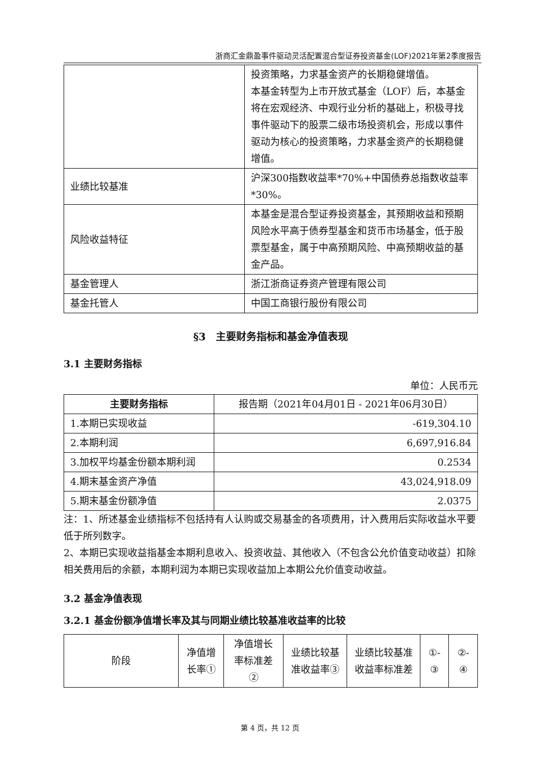浙商汇金鼎盈事件驱动灵活配置混合型证券投资基金(LOF)2021年第2季度报告
| | 投资策略，力求基金资产的长期稳健增值。 本基金转型为上市开放式基金（LOF）后，本基金将在宏观经济、中观行业分析的基础上，积极寻找事件驱动下的股票二级市场投资机会，形成以事件驱动为核心的投资策略，力求基金资产的长期稳健增值。 |
| 业绩比较基准 | 沪深300指数收益率*70%+中国债券总指数收益率*30%。 |
| 风险收益特征 | 本基金是混合型证券投资基金，其预期收益和预期风险水平高于债券型基金和货币市场基金，低于股票型基金，属于中高预期风险、中高预期收益的基金产品。 |
| 基金管理人 | 浙江浙商证券资产管理有限公司 |
| 基金托管人 | 中国工商银行股份有限公司 |
§3　主要财务指标和基金净值表现
3.1 主要财务指标
单位：人民币元
| 主要财务指标 | 报告期（2021年04月01日 - 2021年06月30日） |
| 1.本期已实现收益 | -619,304.10 |
| 2.本期利润 | 6,697,916.84 |
| 3.加权平均基金份额本期利润 | 0.2534 |
| 4.期末基金资产净值 | 43,024,918.09 |
| 5.期末基金份额净值 | 2.0375 |
注：1、所述基金业绩指标不包括持有人认购或交易基金的各项费用，计入费用后实际收益水平要低于所列数字。
2、本期已实现收益指基金本期利息收入、投资收益、其他收入（不包含公允价值变动收益）扣除相关费用后的余额，本期利润为本期已实现收益加上本期公允价值变动收益。
3.2 基金净值表现
3.2.1 基金份额净值增长率及其与同期业绩比较基准收益率的比较
| 阶段 | 净值增长率① | 净值增长率标准差② | 业绩比较基准收益率③ | 业绩比较基准收益率标准差 | ①-③ | ②-④ |
第 4 页，共 12 页